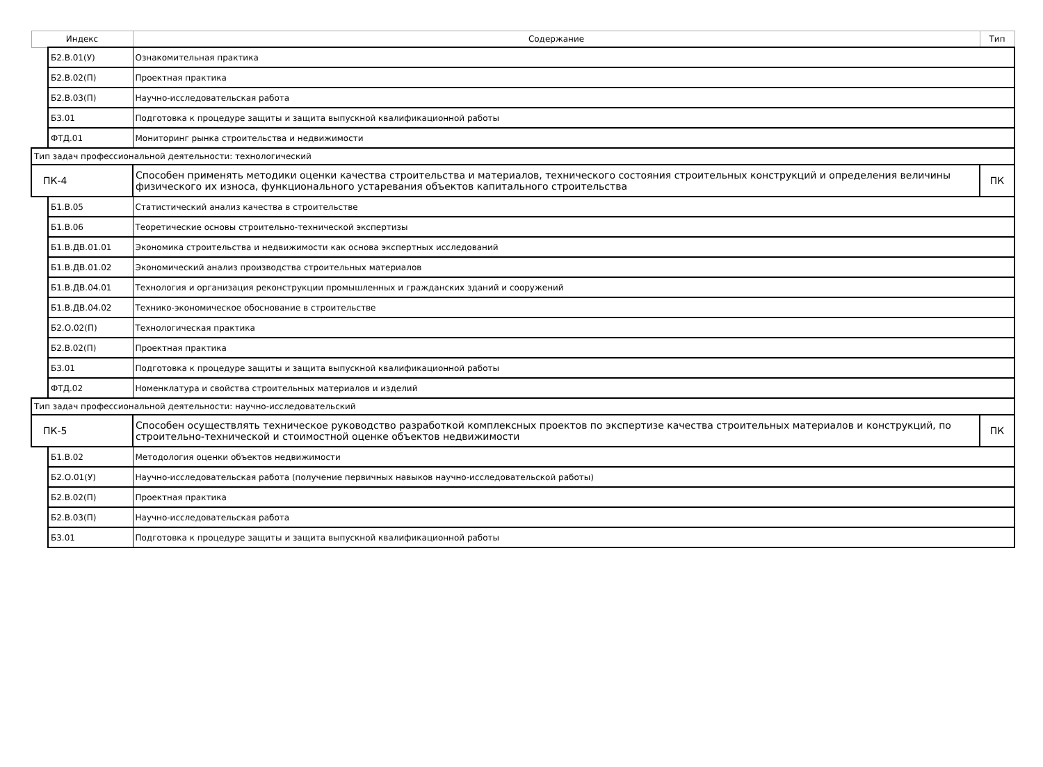| Индекс | | Содержание | Тип |
| --- | --- | --- | --- |
| | Б2.В.01(У) | Ознакомительная практика | |
| | Б2.В.02(П) | Проектная практика | |
| | Б2.В.03(П) | Научно-исследовательская работа | |
| | Б3.01 | Подготовка к процедуре защиты и защита выпускной квалификационной работы | |
| | ФТД.01 | Мониторинг рынка строительства и недвижимости | |
| Тип задач профессиональной деятельности: технологический | | | |
| ПК-4 | | Способен применять методики оценки качества строительства и материалов, технического состояния строительных конструкций и определения величины физического их износа, функционального устаревания объектов капитального строительства | ПК |
| | Б1.В.05 | Статистический анализ качества в строительстве | |
| | Б1.В.06 | Теоретические основы строительно-технической экспертизы | |
| | Б1.В.ДВ.01.01 | Экономика строительства и недвижимости как основа экспертных исследований | |
| | Б1.В.ДВ.01.02 | Экономический анализ производства строительных материалов | |
| | Б1.В.ДВ.04.01 | Технология и организация реконструкции промышленных и гражданских зданий и сооружений | |
| | Б1.В.ДВ.04.02 | Технико-экономическое обоснование в строительстве | |
| | Б2.О.02(П) | Технологическая практика | |
| | Б2.В.02(П) | Проектная практика | |
| | Б3.01 | Подготовка к процедуре защиты и защита выпускной квалификационной работы | |
| | ФТД.02 | Номенклатура и свойства строительных материалов и изделий | |
| Тип задач профессиональной деятельности: научно-исследовательский | | | |
| ПК-5 | | Способен осуществлять техническое руководство разработкой комплексных проектов по экспертизе качества строительных материалов и конструкций, по строительно-технической и стоимостной оценке объектов недвижимости | ПК |
| | Б1.В.02 | Методология оценки объектов недвижимости | |
| | Б2.О.01(У) | Научно-исследовательская работа (получение первичных навыков научно-исследовательской работы) | |
| | Б2.В.02(П) | Проектная практика | |
| | Б2.В.03(П) | Научно-исследовательская работа | |
| | Б3.01 | Подготовка к процедуре защиты и защита выпускной квалификационной работы | |